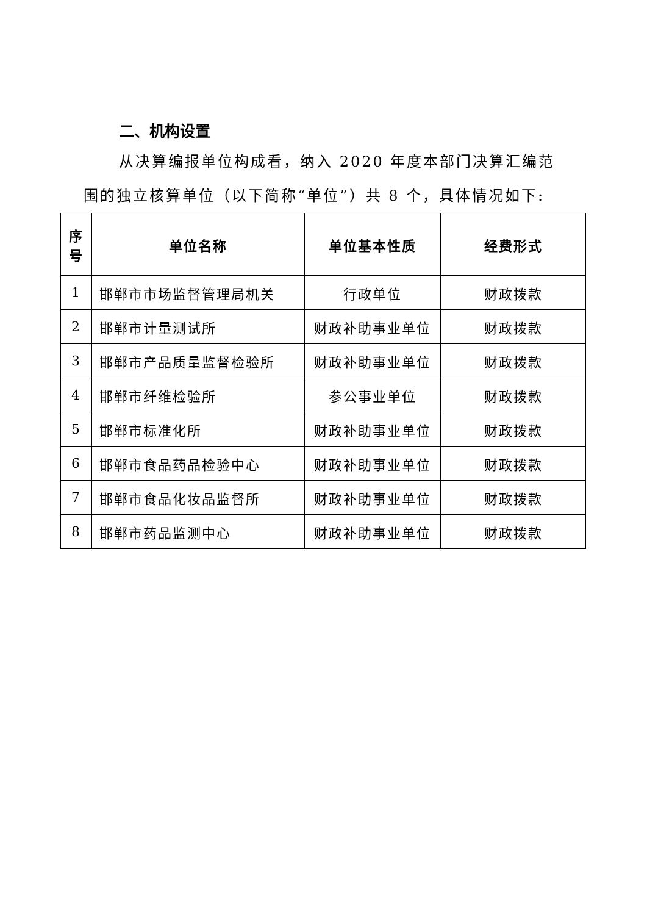二、机构设置
从决算编报单位构成看，纳入 2020 年度本部门决算汇编范
围的独立核算单位（以下简称“单位”）共 8 个，具体情况如下:
| 序 号 | 单位名称 | 单位基本性质 | 经费形式 |
| --- | --- | --- | --- |
| 1 | 邯郸市市场监督管理局机关 | 行政单位 | 财政拨款 |
| 2 | 邯郸市计量测试所 | 财政补助事业单位 | 财政拨款 |
| 3 | 邯郸市产品质量监督检验所 | 财政补助事业单位 | 财政拨款 |
| 4 | 邯郸市纤维检验所 | 参公事业单位 | 财政拨款 |
| 5 | 邯郸市标准化所 | 财政补助事业单位 | 财政拨款 |
| 6 | 邯郸市食品药品检验中心 | 财政补助事业单位 | 财政拨款 |
| 7 | 邯郸市食品化妆品监督所 | 财政补助事业单位 | 财政拨款 |
| 8 | 邯郸市药品监测中心 | 财政补助事业单位 | 财政拨款 |